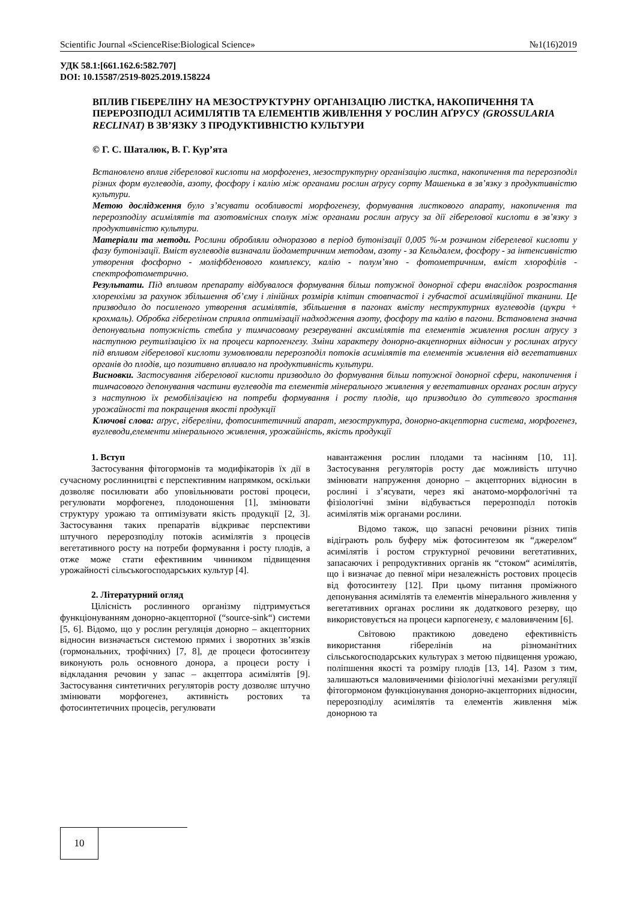Scientific Journal «ScienceRise:Biological Science» №1(16)2019
УДК 58.1:[661.162.6:582.707]
DOI: 10.15587/2519-8025.2019.158224
ВПЛИВ ГІБЕРЕЛІНУ НА МЕЗОСТРУКТУРНУ ОРГАНІЗАЦІЮ ЛИСТКА, НАКОПИЧЕННЯ ТА ПЕРЕРОЗПОДІЛ АСИМІЛЯТІВ ТА ЕЛЕМЕНТІВ ЖИВЛЕННЯ У РОСЛИН АҐРУСУ (GROSSULARIA RECLINAT) В ЗВ’ЯЗКУ З ПРОДУКТИВНІСТЮ КУЛЬТУРИ
© Г. С. Шаталюк, В. Г. Кур’ята
Встановлено вплив гіберелової кислоти на морфогенез, мезоструктурну організацію листка, накопичення та перерозподіл різних форм вуглеводів, азоту, фосфору і калію між органами рослин аґрусу сорту Машенька в зв’язку з продуктивністю культури.
Метою дослідження було з’ясувати особливості морфогенезу, формування листкового апарату, накопичення та перерозподілу асимілятів та азотовмісних сполук між органами рослин аґрусу за дії гіберелової кислоти в зв’язку з продуктивністю культури.
Матеріали та методи. Рослини обробляли одноразово в період бутонізації 0,005 %-м розчином гіберелевої кислоти у фазу бутонізації. Вміст вуглеводів визначали йодометричним методом, азоту - за Кельдалем, фосфору - за інтенсивністю утворення фосфорно - моліфбденового комплексу, калію - полум’яно - фотометричним, вміст хлорофілів - спектрофотометрично.
Результати. Під впливом препарату відбувалося формування більш потужної донорної сфери внаслідок розростання хлоренхіми за рахунок збільшення об’єму і лінійних розмірів клітин стовпчастої і губчастої асиміляційної тканини. Це призводило до посиленого утворення асимілятів, збільшення в пагонах вмісту неструктурних вуглеводів (цукри + крохмаль). Обробка гібереліном сприяла оптимізації надходження азоту, фосфору та калію в пагони. Встановлена значна депонувальна потужність стебла у тимчасовому резервуванні аксимілятів та елементів живлення рослин аґрусу з наступною реутилізацією їх на процеси карпогенгезу. Зміни характеру донорно-акцепнорних відносин у рослинах аґрусу під впливом гіберелової кислоти зумовлювали перерозподіл потоків асимілятів та елементів живлення від вегетативних органів до плодів, що позитивно впливало на продуктивність культури.
Висновки. Застосування гіберелової кислоти призводило до формування більш потужної донорної сфери, накопичення і тимчасового депонування частини вуглеводів та елементів мінерального живлення у вегетативних органах рослин аґрусу з наступною їх ремобілізацією на потреби формування і росту плодів, що призводило до суттєвого зростання урожайності та покращення якості продукції
Ключові слова: аґрус, гібереліни, фотосинтетичний апарат, мезоструктура, донорно-акцепторна система, морфогенез, вуглеводи,елементи мінерального живлення, урожайність, якість продукції
1. Вступ
Застосування фітогормонів та модифікаторів їх дії в сучасному рослинництві є перспективним напрямком, оскільки дозволяє посилювати або уповільнювати ростові процеси, регулювати морфогенез, плодоношення [1], змінювати структуру урожаю та оптимізувати якість продукції [2, 3]. Застосування таких препаратів відкриває перспективи штучного перерозподілу потоків асимілятів з процесів вегетативного росту на потреби формування і росту плодів, а отже може стати ефективним чинником підвищення урожайності сільськогосподарських культур [4].
2. Літературний огляд
Цілісність рослинного організму підтримується функціонуванням донорно-акцепторної (“source-sink“) системи [5, 6]. Відомо, що у рослин регуляція донорно – акцепторних відносин визначається системою прямих і зворотних зв’язків (гормональних, трофічних) [7, 8], де процеси фотосинтезу виконують роль основного донора, а процеси росту і відкладання речовин у запас – акцептора асимілятів [9]. Застосування синтетичних регуляторів росту дозволяє штучно змінювати морфогенез, активність ростових та фотосинтетичних процесів, регулювати
навантаження рослин плодами та насінням [10, 11]. Застосування регуляторів росту дає можливість штучно змінювати напруження донорно – акцепторних відносин в рослині і з’ясувати, через які анатомо-морфологічні та фізіологічні зміни відбувається перерозподіл потоків асимілятів між органами рослини.
Відомо також, що запасні речовини різних типів відіграють роль буферу між фотосинтезом як “джерелом“ асимілятів і ростом структурної речовини вегетативних, запасаючих і репродуктивних органів як “стоком“ асимілятів, що і визначає до певної міри незалежність ростових процесів від фотосинтезу [12]. При цьому питання проміжного депонування асимілятів та елементів мінерального живлення у вегетативних органах рослини як додаткового резерву, що використовується на процеси карпогенезу, є маловивченим [6].
Світовою практикою доведено ефективність використання гіберелінів на різноманітних сільськогосподарських культурах з метою підвищення урожаю, поліпшення якості та розміру плодів [13, 14]. Разом з тим, залишаються маловивченими фізіологічні механізми регуляції фітогормоном функціонування донорно-акцепторних відносин, перерозподілу асимілятів та елементів живлення між донорною та
10